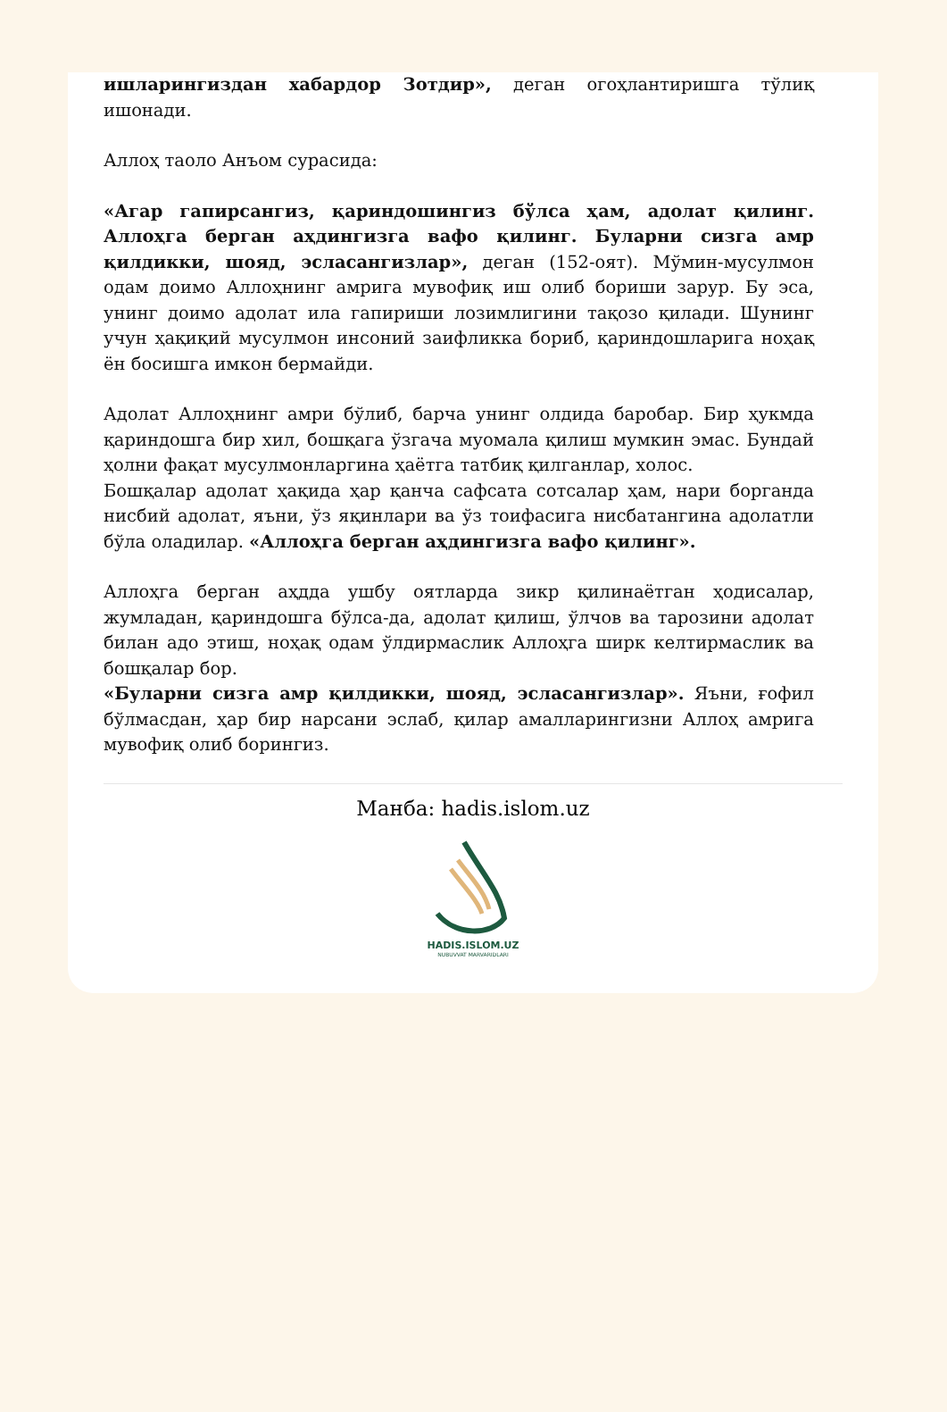ишларингиздан хабардор Зотдир», деган огоҳлантиришга тўлиқ ишонади.
Аллоҳ таоло Анъом сурасида:
«Агар гапирсангиз, қариндошингиз бўлса ҳам, адолат қилинг. Аллоҳга берган аҳдингизга вафо қилинг. Буларни сизга амр қилдикки, шояд, эсласангизлар», деган (152-оят). Мўмин-мусулмон одам доимо Аллоҳнинг амрига мувофиқ иш олиб бориши зарур. Бу эса, унинг доимо адолат ила гапириши лозимлигини тақозо қилади. Шунинг учун ҳақиқий мусулмон инсоний заифликка бориб, қариндошларига ноҳақ ён босишга имкон бермайди.
Адолат Аллоҳнинг амри бўлиб, барча унинг олдида баробар. Бир ҳукмда қариндошга бир хил, бошқага ўзгача муомала қилиш мумкин эмас. Бундай ҳолни фақат мусулмонларгина ҳаётга татбиқ қилганлар, холос.
Бошқалар адолат ҳақида ҳар қанча сафсата сотсалар ҳам, нари борганда нисбий адолат, яъни, ўз яқинлари ва ўз тоифасига нисбатангина адолатли бўла оладилар. «Аллоҳга берган аҳдингизга вафо қилинг».
Аллоҳга берган аҳдда ушбу оятларда зикр қилинаётган ҳодисалар, жумладан, қариндошга бўлса-да, адолат қилиш, ўлчов ва тарозини адолат билан адо этиш, ноҳақ одам ўлдирмаслик Аллоҳга ширк келтирмаслик ва бошқалар бор.
«Буларни сизга амр қилдикки, шояд, эсласангизлар». Яъни, ғофил бўлмасдан, ҳар бир нарсани эслаб, қилар амалларингизни Аллоҳ амрига мувофиқ олиб борингиз.
Манба: hadis.islom.uz
HADIS.ISLOM.UZ
NUBUVVAT MARVARIDLARI